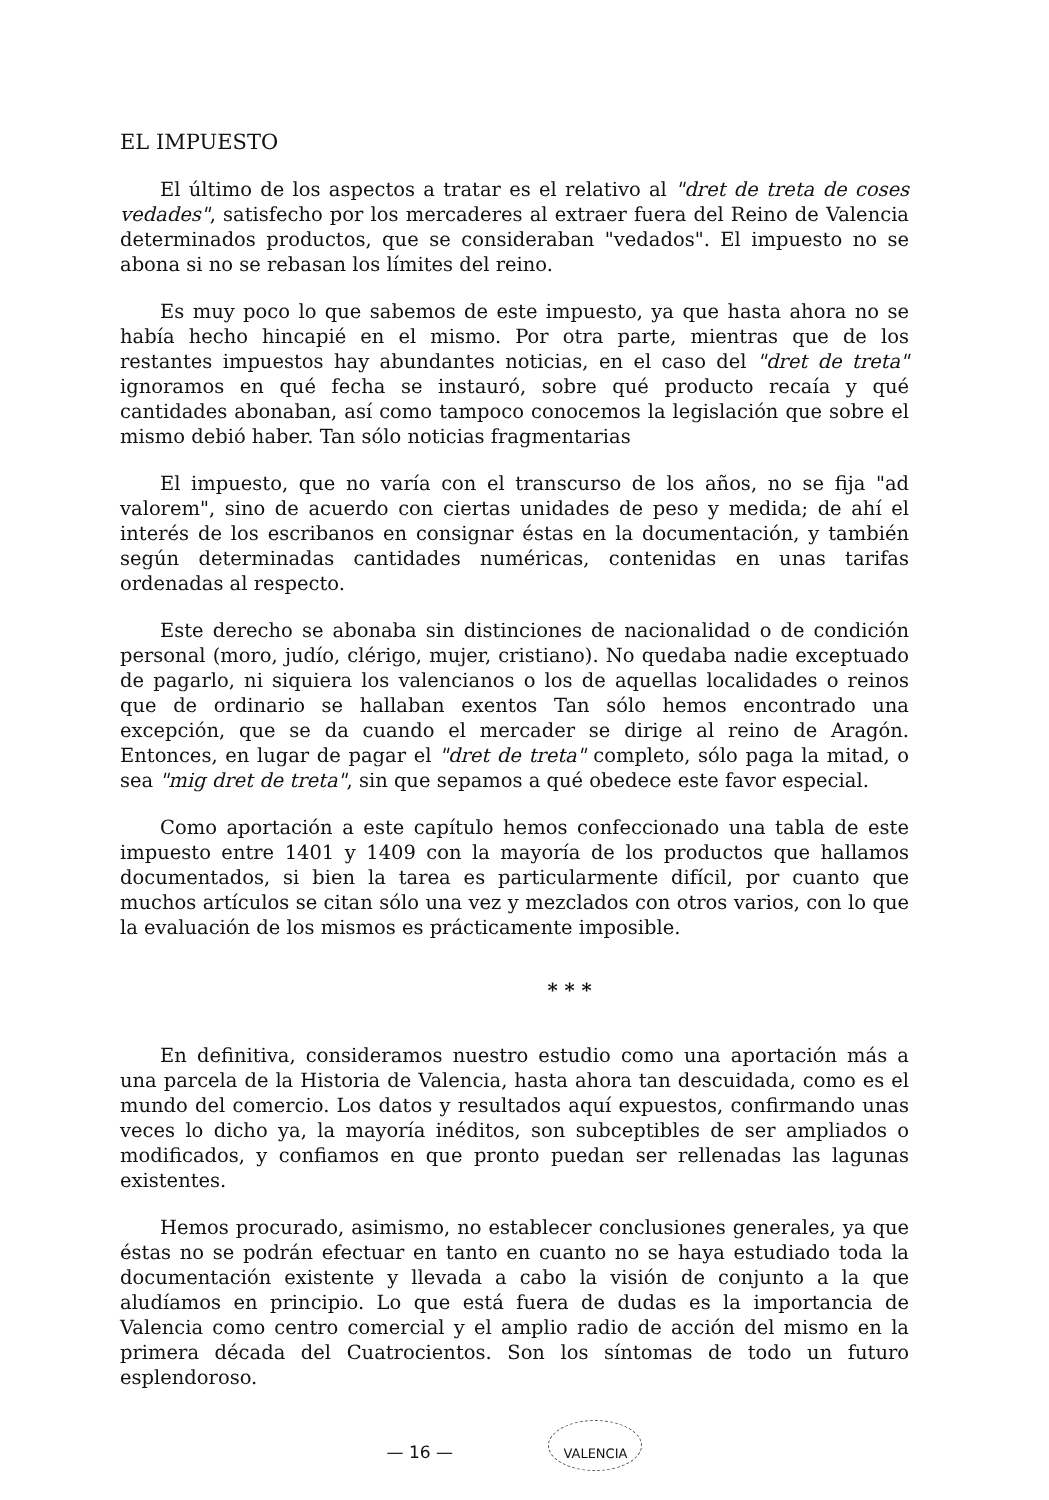EL IMPUESTO
El último de los aspectos a tratar es el relativo al "dret de treta de coses vedades", satisfecho por los mercaderes al extraer fuera del Reino de Valencia determinados productos, que se consideraban "vedados". El impuesto no se abona si no se rebasan los límites del reino.
Es muy poco lo que sabemos de este impuesto, ya que hasta ahora no se había hecho hincapié en el mismo. Por otra parte, mientras que de los restantes impuestos hay abundantes noticias, en el caso del "dret de treta" ignoramos en qué fecha se instauró, sobre qué producto recaía y qué cantidades abonaban, así como tampoco conocemos la legislación que sobre el mismo debió haber. Tan sólo noticias fragmentarias
El impuesto, que no varía con el transcurso de los años, no se fija "ad valorem", sino de acuerdo con ciertas unidades de peso y medida; de ahí el interés de los escribanos en consignar éstas en la documentación, y también según determinadas cantidades numéricas, contenidas en unas tarifas ordenadas al respecto.
Este derecho se abonaba sin distinciones de nacionalidad o de condición personal (moro, judío, clérigo, mujer, cristiano). No quedaba nadie exceptuado de pagarlo, ni siquiera los valencianos o los de aquellas localidades o reinos que de ordinario se hallaban exentos Tan sólo hemos encontrado una excepción, que se da cuando el mercader se dirige al reino de Aragón. Entonces, en lugar de pagar el "dret de treta" completo, sólo paga la mitad, o sea "mig dret de treta", sin que sepamos a qué obedece este favor especial.
Como aportación a este capítulo hemos confeccionado una tabla de este impuesto entre 1401 y 1409 con la mayoría de los productos que hallamos documentados, si bien la tarea es particularmente difícil, por cuanto que muchos artículos se citan sólo una vez y mezclados con otros varios, con lo que la evaluación de los mismos es prácticamente imposible.
* * *
En definitiva, consideramos nuestro estudio como una aportación más a una parcela de la Historia de Valencia, hasta ahora tan descuidada, como es el mundo del comercio. Los datos y resultados aquí expuestos, confirmando unas veces lo dicho ya, la mayoría inéditos, son subceptibles de ser ampliados o modificados, y confiamos en que pronto puedan ser rellenadas las lagunas existentes.
Hemos procurado, asimismo, no establecer conclusiones generales, ya que éstas no se podrán efectuar en tanto en cuanto no se haya estudiado toda la documentación existente y llevada a cabo la visión de conjunto a la que aludíamos en principio. Lo que está fuera de dudas es la importancia de Valencia como centro comercial y el amplio radio de acción del mismo en la primera década del Cuatrocientos. Son los síntomas de todo un futuro esplendoroso.
— 16 — VALENCIA